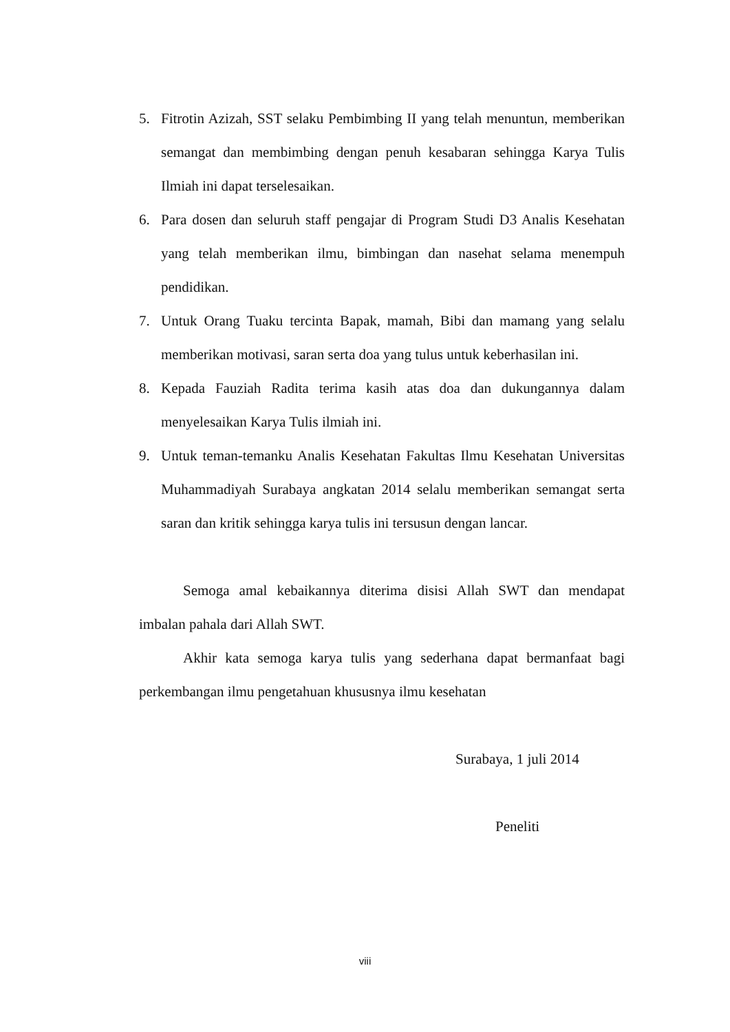5. Fitrotin Azizah, SST selaku Pembimbing II yang telah menuntun, memberikan semangat dan membimbing dengan penuh kesabaran sehingga Karya Tulis Ilmiah ini dapat terselesaikan.
6. Para dosen dan seluruh staff pengajar di Program Studi D3 Analis Kesehatan yang telah memberikan ilmu, bimbingan dan nasehat selama menempuh pendidikan.
7. Untuk Orang Tuaku tercinta Bapak, mamah, Bibi dan mamang yang selalu memberikan motivasi, saran serta doa yang tulus untuk keberhasilan ini.
8. Kepada Fauziah Radita terima kasih atas doa dan dukungannya dalam menyelesaikan Karya Tulis ilmiah ini.
9. Untuk teman-temanku Analis Kesehatan Fakultas Ilmu Kesehatan Universitas Muhammadiyah Surabaya angkatan 2014 selalu memberikan semangat serta saran dan kritik sehingga karya tulis ini tersusun dengan lancar.
Semoga amal kebaikannya diterima disisi Allah SWT dan mendapat imbalan pahala dari Allah SWT.
Akhir kata semoga karya tulis yang sederhana dapat bermanfaat bagi perkembangan ilmu pengetahuan khususnya ilmu kesehatan
Surabaya, 1 juli 2014
Peneliti
viii